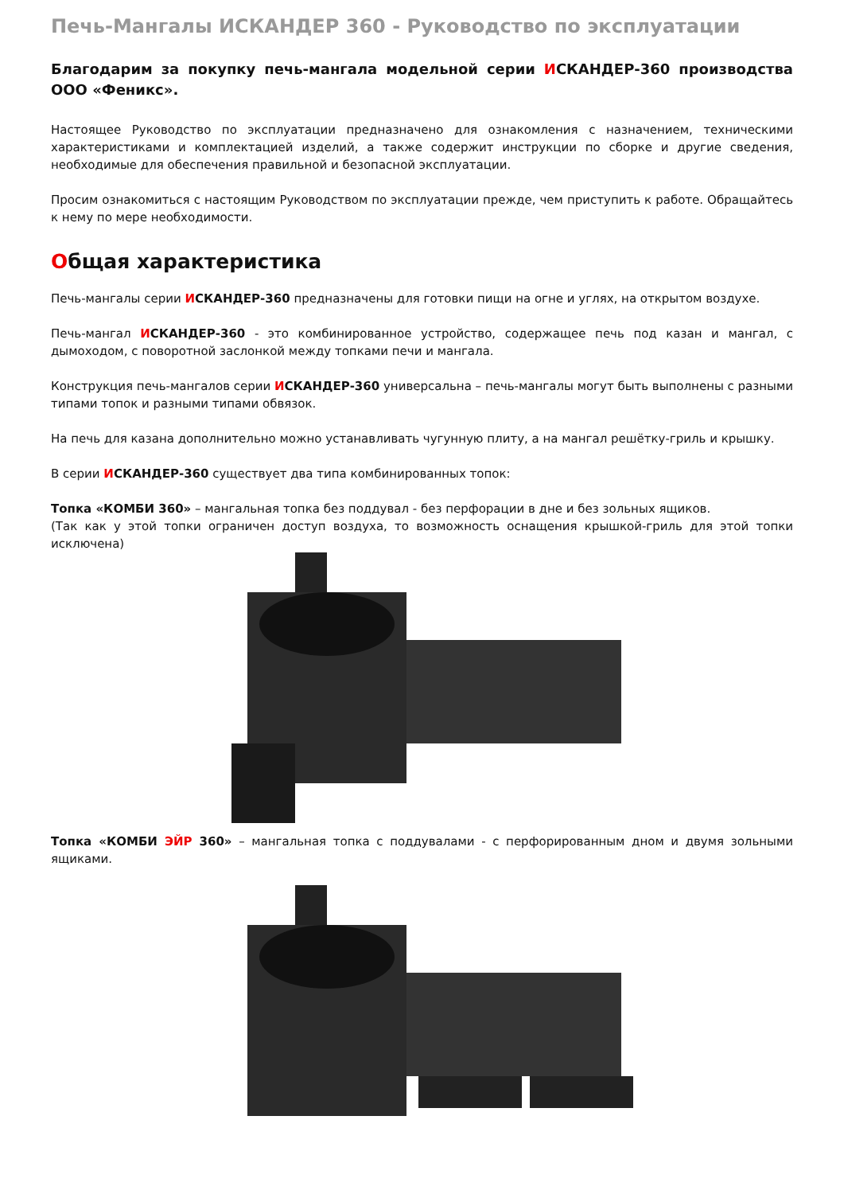Печь-Мангалы ИСКАНДЕР 360 - Руководство по эксплуатации
Благодарим за покупку печь-мангала модельной серии ИСКАНДЕР-360 производства ООО «Феникс».
Настоящее Руководство по эксплуатации предназначено для ознакомления с назначением, техническими характеристиками и комплектацией изделий, а также содержит инструкции по сборке и другие сведения, необходимые для обеспечения правильной и безопасной эксплуатации.
Просим ознакомиться с настоящим Руководством по эксплуатации прежде, чем приступить к работе. Обращайтесь к нему по мере необходимости.
Общая характеристика
Печь-мангалы серии ИСКАНДЕР-360 предназначены для готовки пищи на огне и углях, на открытом воздухе.
Печь-мангал ИСКАНДЕР-360 - это комбинированное устройство, содержащее печь под казан и мангал, с дымоходом, с поворотной заслонкой между топками печи и мангала.
Конструкция печь-мангалов серии ИСКАНДЕР-360 универсальна – печь-мангалы могут быть выполнены с разными типами топок и разными типами обвязок.
На печь для казана дополнительно можно устанавливать чугунную плиту, а на мангал решётку-гриль и крышку.
В серии ИСКАНДЕР-360 существует два типа комбинированных топок:
Топка «КОМБИ 360» – мангальная топка без поддувал - без перфорации в дне и без зольных ящиков.
(Так как у этой топки ограничен доступ воздуха, то возможность оснащения крышкой-гриль для этой топки исключена)
Топка «КОМБИ ЭЙР 360» – мангальная топка с поддувалами - с перфорированным дном и двумя зольными ящиками.